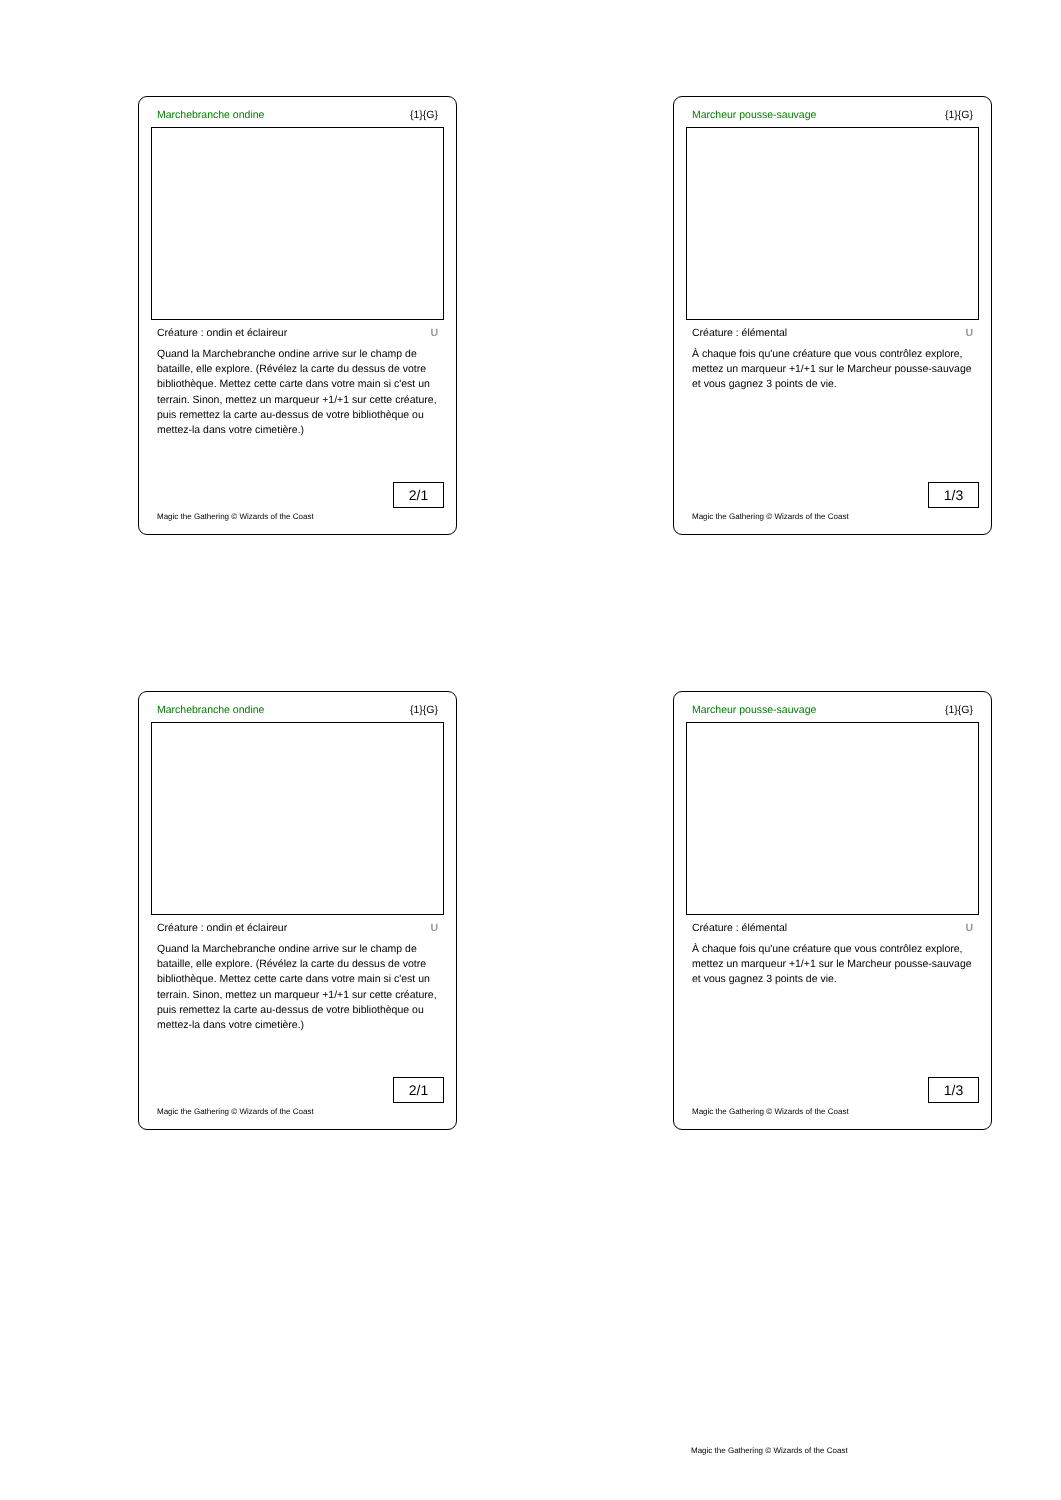Marchebranche ondine {1}{G}
Créature : ondin et éclaireur U
Quand la Marchebranche ondine arrive sur le champ de bataille, elle explore. (Révélez la carte du dessus de votre bibliothèque. Mettez cette carte dans votre main si c'est un terrain. Sinon, mettez un marqueur +1/+1 sur cette créature, puis remettez la carte au-dessus de votre bibliothèque ou mettez-la dans votre cimetière.)
2/1
Magic the Gathering © Wizards of the Coast
Marcheur pousse-sauvage {1}{G}
Créature : élémental U
À chaque fois qu'une créature que vous contrôlez explore, mettez un marqueur +1/+1 sur le Marcheur pousse-sauvage et vous gagnez 3 points de vie.
1/3
Magic the Gathering © Wizards of the Coast
Marchebranche ondine {1}{G}
Créature : ondin et éclaireur U
Quand la Marchebranche ondine arrive sur le champ de bataille, elle explore. (Révélez la carte du dessus de votre bibliothèque. Mettez cette carte dans votre main si c'est un terrain. Sinon, mettez un marqueur +1/+1 sur cette créature, puis remettez la carte au-dessus de votre bibliothèque ou mettez-la dans votre cimetière.)
2/1
Magic the Gathering © Wizards of the Coast
Marcheur pousse-sauvage {1}{G}
Créature : élémental U
À chaque fois qu'une créature que vous contrôlez explore, mettez un marqueur +1/+1 sur le Marcheur pousse-sauvage et vous gagnez 3 points de vie.
1/3
Magic the Gathering © Wizards of the Coast
Magic the Gathering © Wizards of the Coast